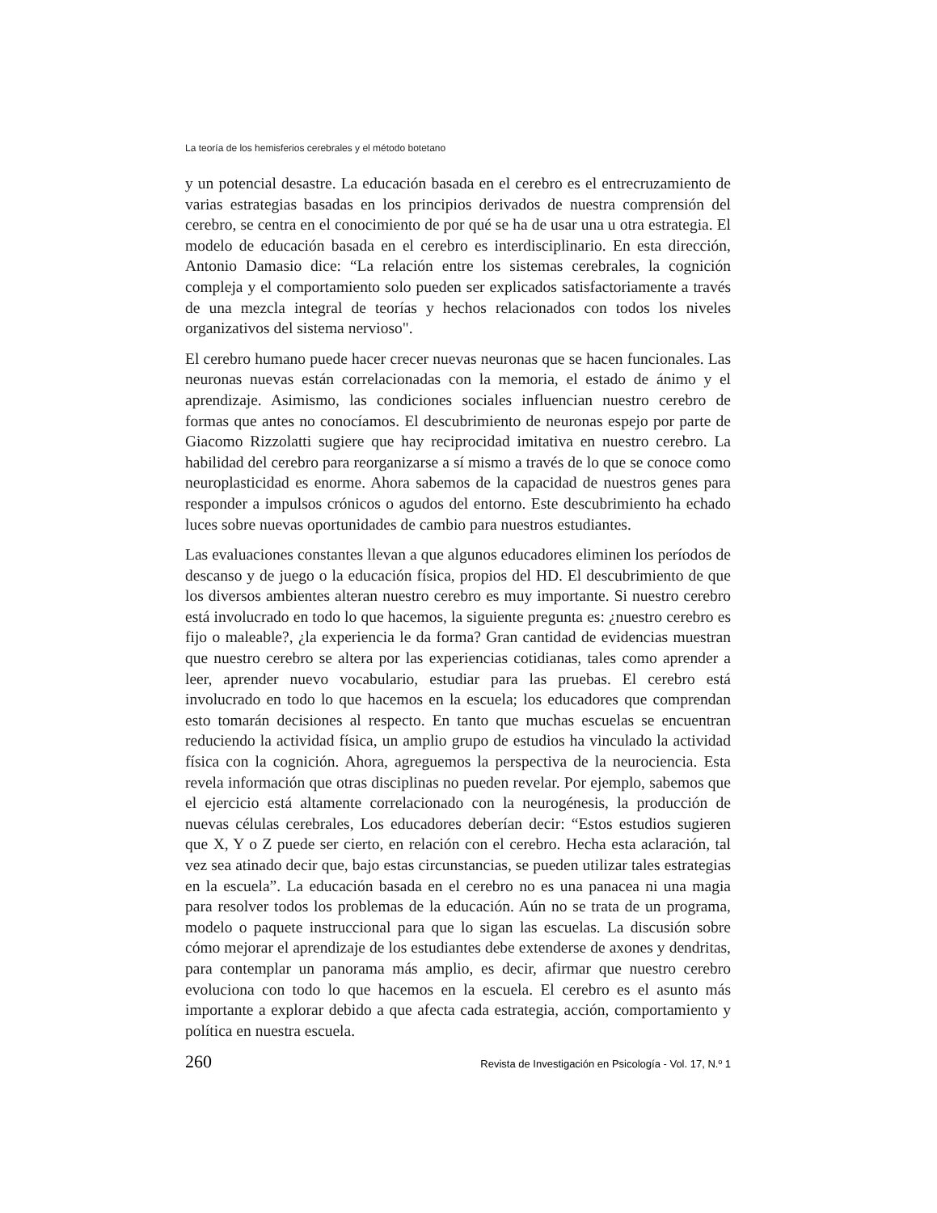La teoría de los hemisferios cerebrales y el método botetano
y un potencial desastre. La educación basada en el cerebro es el entrecruzamiento de varias estrategias basadas en los principios derivados de nuestra comprensión del cerebro, se centra en el conocimiento de por qué se ha de usar una u otra estrategia. El modelo de educación basada en el cerebro es interdisciplinario. En esta dirección, Antonio Damasio dice: “La relación entre los sistemas cerebrales, la cognición compleja y el comportamiento solo pueden ser explicados satisfactoriamente a través de una mezcla integral de teorías y hechos relacionados con todos los niveles organizativos del sistema nervioso".
El cerebro humano puede hacer crecer nuevas neuronas que se hacen funcionales. Las neuronas nuevas están correlacionadas con la memoria, el estado de ánimo y el aprendizaje. Asimismo, las condiciones sociales influencian nuestro cerebro de formas que antes no conocíamos. El descubrimiento de neuronas espejo por parte de Giacomo Rizzolatti sugiere que hay reciprocidad imitativa en nuestro cerebro. La habilidad del cerebro para reorganizarse a sí mismo a través de lo que se conoce como neuroplasticidad es enorme. Ahora sabemos de la capacidad de nuestros genes para responder a impulsos crónicos o agudos del entorno. Este descubrimiento ha echado luces sobre nuevas oportunidades de cambio para nuestros estudiantes.
Las evaluaciones constantes llevan a que algunos educadores eliminen los períodos de descanso y de juego o la educación física, propios del HD. El descubrimiento de que los diversos ambientes alteran nuestro cerebro es muy importante. Si nuestro cerebro está involucrado en todo lo que hacemos, la siguiente pregunta es: ¿nuestro cerebro es fijo o maleable?, ¿la experiencia le da forma? Gran cantidad de evidencias muestran que nuestro cerebro se altera por las experiencias cotidianas, tales como aprender a leer, aprender nuevo vocabulario, estudiar para las pruebas. El cerebro está involucrado en todo lo que hacemos en la escuela; los educadores que comprendan esto tomarán decisiones al respecto. En tanto que muchas escuelas se encuentran reduciendo la actividad física, un amplio grupo de estudios ha vinculado la actividad física con la cognición. Ahora, agreguemos la perspectiva de la neurociencia. Esta revela información que otras disciplinas no pueden revelar. Por ejemplo, sabemos que el ejercicio está altamente correlacionado con la neurogénesis, la producción de nuevas células cerebrales, Los educadores deberían decir: “Estos estudios sugieren que X, Y o Z puede ser cierto, en relación con el cerebro. Hecha esta aclaración, tal vez sea atinado decir que, bajo estas circunstancias, se pueden utilizar tales estrategias en la escuela”. La educación basada en el cerebro no es una panacea ni una magia para resolver todos los problemas de la educación. Aún no se trata de un programa, modelo o paquete instruccional para que lo sigan las escuelas. La discusión sobre cómo mejorar el aprendizaje de los estudiantes debe extenderse de axones y dendritas, para contemplar un panorama más amplio, es decir, afirmar que nuestro cerebro evoluciona con todo lo que hacemos en la escuela. El cerebro es el asunto más importante a explorar debido a que afecta cada estrategia, acción, comportamiento y política en nuestra escuela.
260 Revista de Investigación en Psicología - Vol. 17, N.º 1